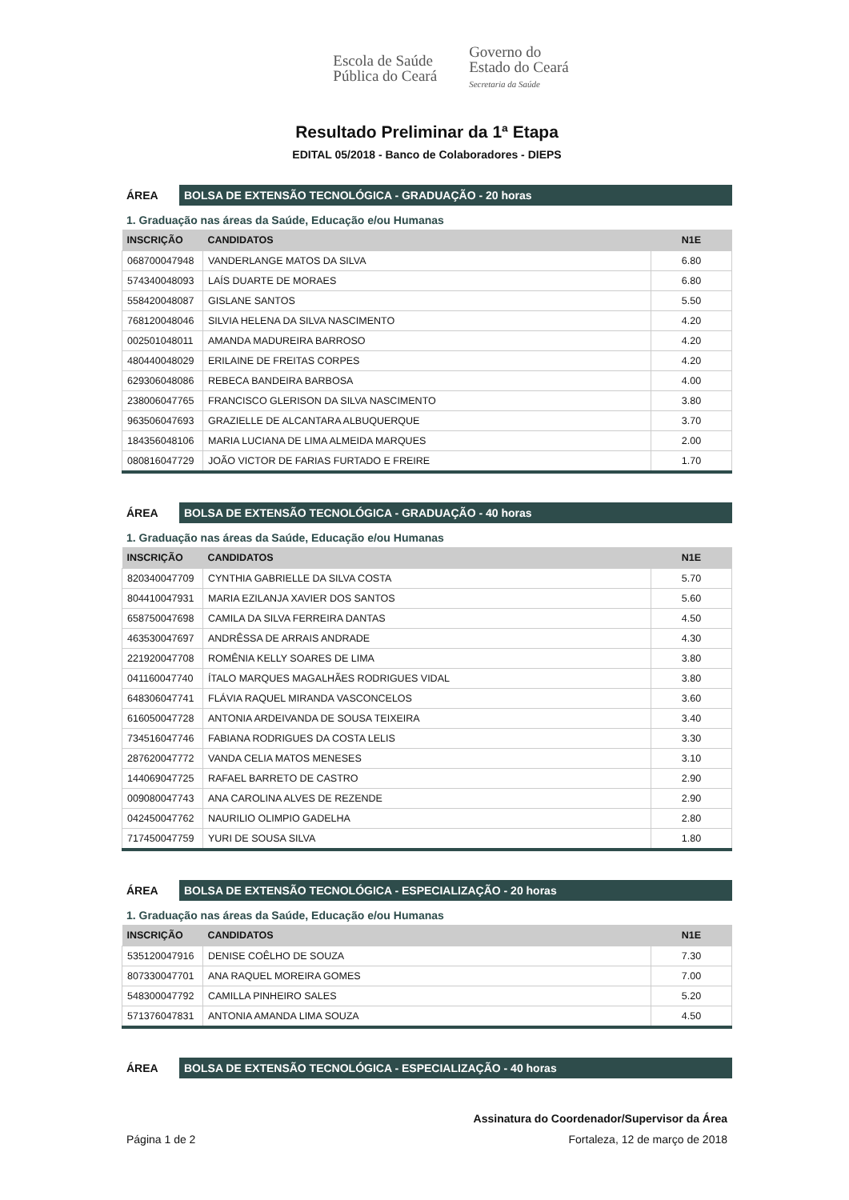Escola de Saúde
Pública do Ceará
Governo do
Estado do Ceará
Secretaria da Saúde
Resultado Preliminar da 1ª Etapa
EDITAL 05/2018 - Banco de Colaboradores - DIEPS
ÁREA
BOLSA DE EXTENSÃO TECNOLÓGICA - GRADUAÇÃO - 20 horas
1. Graduação nas áreas da Saúde, Educação e/ou Humanas
| INSCRIÇÃO | CANDIDATOS | N1E |
| --- | --- | --- |
| 068700047948 | VANDERLANGE MATOS DA SILVA | 6.80 |
| 574340048093 | LAÍS DUARTE DE MORAES | 6.80 |
| 558420048087 | GISLANE SANTOS | 5.50 |
| 768120048046 | SILVIA HELENA DA SILVA NASCIMENTO | 4.20 |
| 002501048011 | AMANDA MADUREIRA BARROSO | 4.20 |
| 480440048029 | ERILAINE DE FREITAS CORPES | 4.20 |
| 629306048086 | REBECA BANDEIRA BARBOSA | 4.00 |
| 238006047765 | FRANCISCO GLERISON DA SILVA NASCIMENTO | 3.80 |
| 963506047693 | GRAZIELLE DE ALCANTARA ALBUQUERQUE | 3.70 |
| 184356048106 | MARIA LUCIANA DE LIMA ALMEIDA MARQUES | 2.00 |
| 080816047729 | JOÃO VICTOR DE FARIAS FURTADO E FREIRE | 1.70 |
ÁREA
BOLSA DE EXTENSÃO TECNOLÓGICA - GRADUAÇÃO - 40 horas
1. Graduação nas áreas da Saúde, Educação e/ou Humanas
| INSCRIÇÃO | CANDIDATOS | N1E |
| --- | --- | --- |
| 820340047709 | CYNTHIA GABRIELLE DA SILVA COSTA | 5.70 |
| 804410047931 | MARIA EZILANJA XAVIER DOS SANTOS | 5.60 |
| 658750047698 | CAMILA DA SILVA FERREIRA DANTAS | 4.50 |
| 463530047697 | ANDRÊSSA DE ARRAIS ANDRADE | 4.30 |
| 221920047708 | ROMÊNIA KELLY SOARES DE LIMA | 3.80 |
| 041160047740 | ÍTALO MARQUES MAGALHÃES RODRIGUES VIDAL | 3.80 |
| 648306047741 | FLÁVIA RAQUEL MIRANDA VASCONCELOS | 3.60 |
| 616050047728 | ANTONIA ARDEIVANDA DE SOUSA TEIXEIRA | 3.40 |
| 734516047746 | FABIANA RODRIGUES DA COSTA LELIS | 3.30 |
| 287620047772 | VANDA CELIA MATOS MENESES | 3.10 |
| 144069047725 | RAFAEL BARRETO DE CASTRO | 2.90 |
| 009080047743 | ANA CAROLINA ALVES DE REZENDE | 2.90 |
| 042450047762 | NAURILIO OLIMPIO GADELHA | 2.80 |
| 717450047759 | YURI DE SOUSA SILVA | 1.80 |
ÁREA
BOLSA DE EXTENSÃO TECNOLÓGICA - ESPECIALIZAÇÃO - 20 horas
1. Graduação nas áreas da Saúde, Educação e/ou Humanas
| INSCRIÇÃO | CANDIDATOS | N1E |
| --- | --- | --- |
| 535120047916 | DENISE COÊLHO DE SOUZA | 7.30 |
| 807330047701 | ANA RAQUEL MOREIRA GOMES | 7.00 |
| 548300047792 | CAMILLA PINHEIRO SALES | 5.20 |
| 571376047831 | ANTONIA AMANDA LIMA SOUZA | 4.50 |
ÁREA
BOLSA DE EXTENSÃO TECNOLÓGICA - ESPECIALIZAÇÃO - 40 horas
Assinatura do Coordenador/Supervisor da Área
Página 1 de 2 Fortaleza, 12 de março de 2018